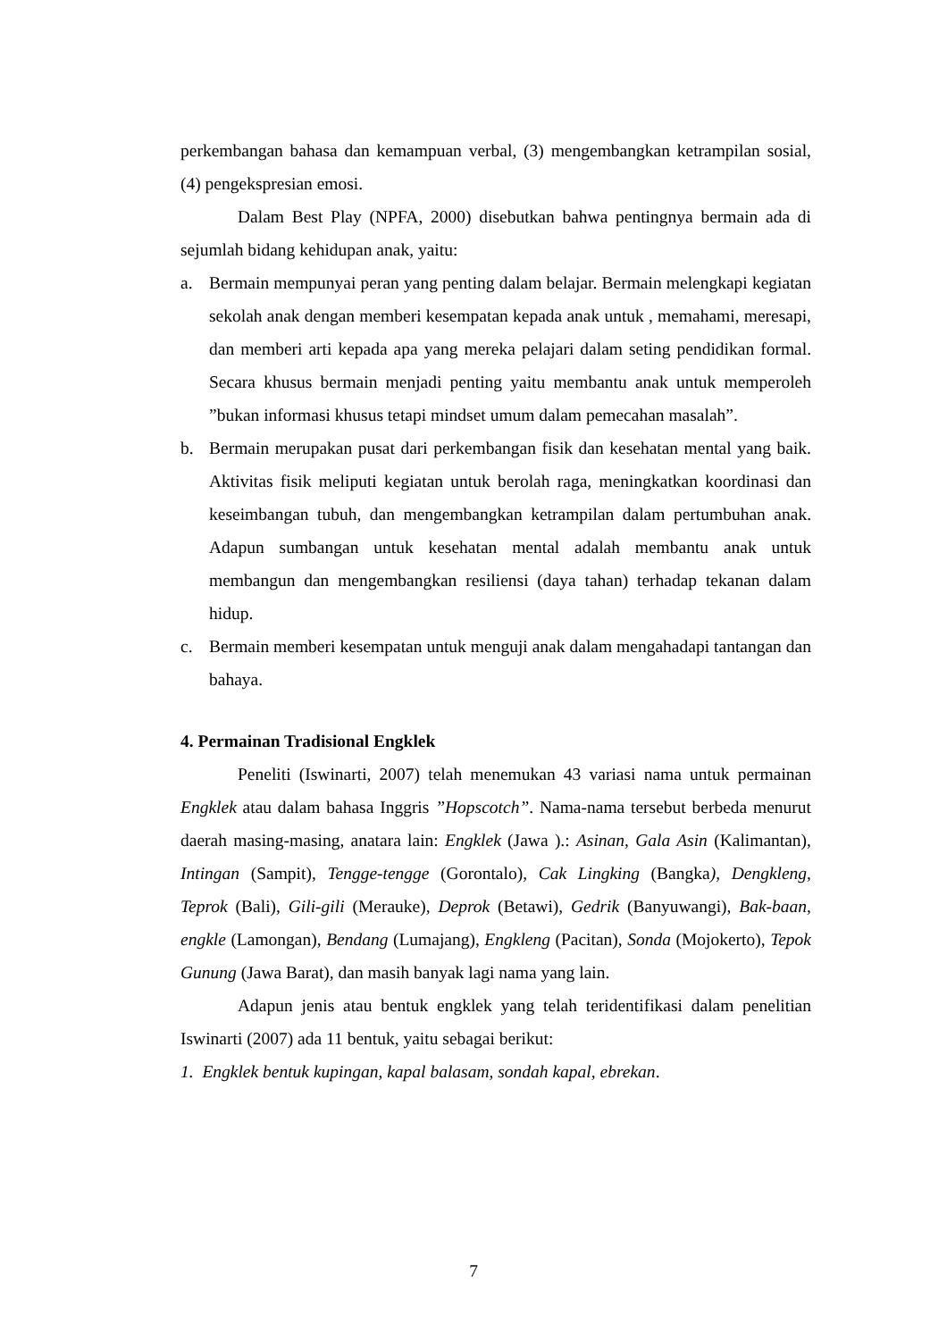perkembangan bahasa dan kemampuan verbal, (3) mengembangkan ketrampilan sosial, (4) pengekspresian emosi.
Dalam Best Play (NPFA, 2000) disebutkan bahwa pentingnya bermain ada di sejumlah bidang kehidupan anak, yaitu:
a. Bermain mempunyai peran yang penting dalam belajar. Bermain melengkapi kegiatan sekolah anak dengan memberi kesempatan kepada anak untuk , memahami, meresapi, dan memberi arti kepada apa yang mereka pelajari dalam seting pendidikan formal. Secara khusus bermain menjadi penting yaitu membantu anak untuk memperoleh ”bukan informasi khusus tetapi mindset umum dalam pemecahan masalah”.
b. Bermain merupakan pusat dari perkembangan fisik dan kesehatan mental yang baik. Aktivitas fisik meliputi kegiatan untuk berolah raga, meningkatkan koordinasi dan keseimbangan tubuh, dan mengembangkan ketrampilan dalam pertumbuhan anak. Adapun sumbangan untuk kesehatan mental adalah membantu anak untuk membangun dan mengembangkan resiliensi (daya tahan) terhadap tekanan dalam hidup.
c. Bermain memberi kesempatan untuk menguji anak dalam mengahadapi tantangan dan bahaya.
4. Permainan Tradisional Engklek
Peneliti (Iswinarti, 2007) telah menemukan 43 variasi nama untuk permainan Engklek atau dalam bahasa Inggris ”Hopscotch”. Nama-nama tersebut berbeda menurut daerah masing-masing, anatara lain: Engklek (Jawa ).: Asinan, Gala Asin (Kalimantan), Intingan (Sampit), Tengge-tengge (Gorontalo), Cak Lingking (Bangka), Dengkleng, Teprok (Bali), Gili-gili (Merauke), Deprok (Betawi), Gedrik (Banyuwangi), Bak-baan, engkle (Lamongan), Bendang (Lumajang), Engkleng (Pacitan), Sonda (Mojokerto), Tepok Gunung (Jawa Barat), dan masih banyak lagi nama yang lain.
Adapun jenis atau bentuk engklek yang telah teridentifikasi dalam penelitian Iswinarti (2007) ada 11 bentuk, yaitu sebagai berikut:
1. Engklek bentuk kupingan, kapal balasam, sondah kapal, ebrekan.
7